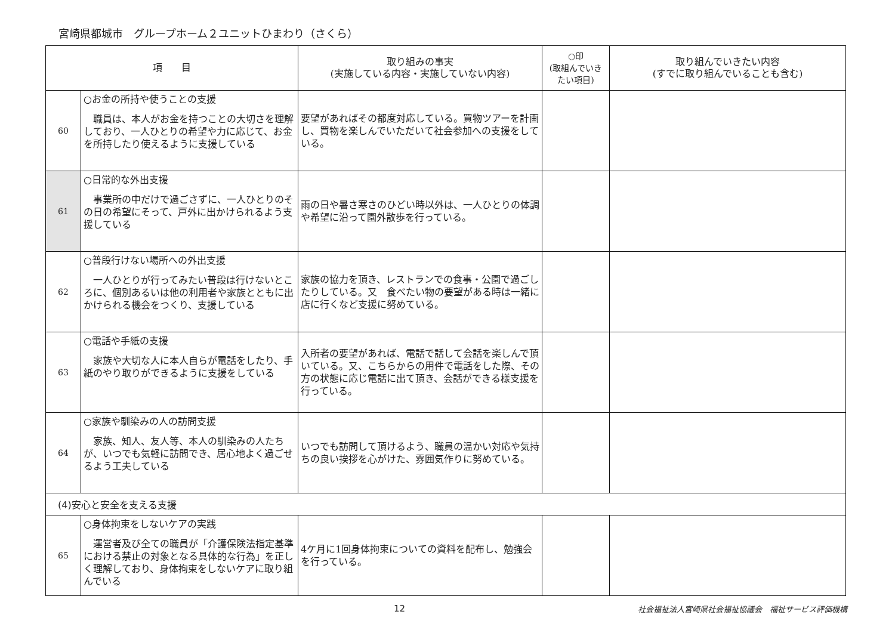宮崎県都城市　グループホーム２ユニットひまわり（さくら）
| 項 目 | | 取り組みの事実 (実施している内容・実施していない内容) | ○印 (取組んでいき たい項目) | 取り組んでいきたい内容 (すでに取り組んでいることも含む) |
| --- | --- | --- | --- | --- |
| 60 | ○お金の所持や使うことの支援 職員は、本人がお金を持つことの大切さを理解しており、一人ひとりの希望や力に応じて、お金を所持したり使えるように支援している | 要望があればその都度対応している。買物ツアーを計画し、買物を楽しんでいただいて社会参加への支援をしている。 | | |
| 61 | ○日常的な外出支援 事業所の中だけで過ごさずに、一人ひとりのその日の希望にそって、戸外に出かけられるよう支援している | 雨の日や暑さ寒さのひどい時以外は、一人ひとりの体調や希望に沿って園外散歩を行っている。 | | |
| 62 | ○普段行けない場所への外出支援 一人ひとりが行ってみたい普段は行けないところに、個別あるいは他の利用者や家族とともに出かけられる機会をつくり、支援している | 家族の協力を頂き、レストランでの食事・公園で過ごしたりしている。又 食べたい物の要望がある時は一緒に店に行くなど支援に努めている。 | | |
| 63 | ○電話や手紙の支援 家族や大切な人に本人自らが電話をしたり、手紙のやり取りができるように支援をしている | 入所者の要望があれば、電話で話して会話を楽しんで頂いている。又、こちらからの用件で電話をした際、その方の状態に応じ電話に出て頂き、会話ができる様支援を行っている。 | | |
| 64 | ○家族や馴染みの人の訪問支援 家族、知人、友人等、本人の馴染みの人たちが、いつでも気軽に訪問でき、居心地よく過ごせるよう工夫している | いつでも訪問して頂けるよう、職員の温かい対応や気持ちの良い挨拶を心がけた、雰囲気作りに努めている。 | | |
| (4)安心と安全を支える支援 | | | | |
| 65 | ○身体拘束をしないケアの実践 運営者及び全ての職員が「介護保険法指定基準における禁止の対象となる具体的な行為」を正しく理解しており、身体拘束をしないケアに取り組んでいる | 4ケ月に1回身体拘束についての資料を配布し、勉強会を行っている。 | | |
12 社会福祉法人宮崎県社会福祉協議会　福祉サービス評価機構